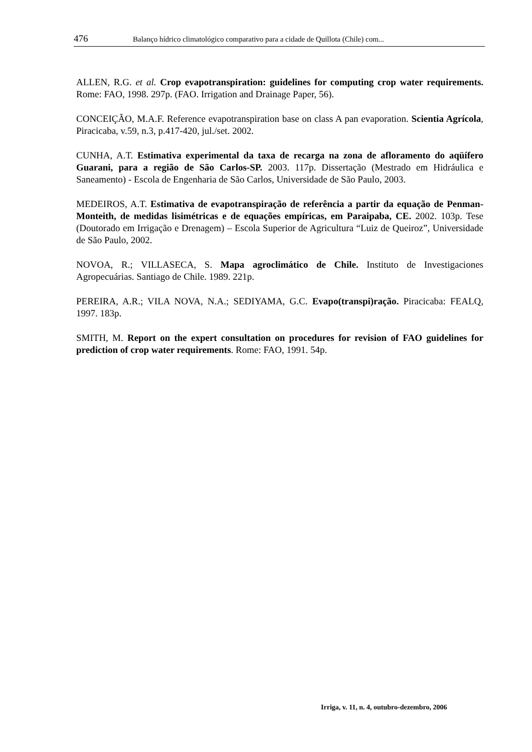476 Balanço hídrico climatológico comparativo para a cidade de Quillota (Chile) com...
ALLEN, R.G. et al. Crop evapotranspiration: guidelines for computing crop water requirements. Rome: FAO, 1998. 297p. (FAO. Irrigation and Drainage Paper, 56).
CONCEIÇÃO, M.A.F. Reference evapotranspiration base on class A pan evaporation. Scientia Agrícola, Piracicaba, v.59, n.3, p.417-420, jul./set. 2002.
CUNHA, A.T. Estimativa experimental da taxa de recarga na zona de afloramento do aqüífero Guarani, para a região de São Carlos-SP. 2003. 117p. Dissertação (Mestrado em Hidráulica e Saneamento) - Escola de Engenharia de São Carlos, Universidade de São Paulo, 2003.
MEDEIROS, A.T. Estimativa de evapotranspiração de referência a partir da equação de Penman-Monteith, de medidas lisimétricas e de equações empíricas, em Paraipaba, CE. 2002. 103p. Tese (Doutorado em Irrigação e Drenagem) – Escola Superior de Agricultura “Luiz de Queiroz”, Universidade de São Paulo, 2002.
NOVOA, R.; VILLASECA, S. Mapa agroclimático de Chile. Instituto de Investigaciones Agropecuárias. Santiago de Chile. 1989. 221p.
PEREIRA, A.R.; VILA NOVA, N.A.; SEDIYAMA, G.C. Evapo(transpi)ração. Piracicaba: FEALQ, 1997. 183p.
SMITH, M. Report on the expert consultation on procedures for revision of FAO guidelines for prediction of crop water requirements. Rome: FAO, 1991. 54p.
Irriga, v. 11, n. 4, outubro-dezembro, 2006